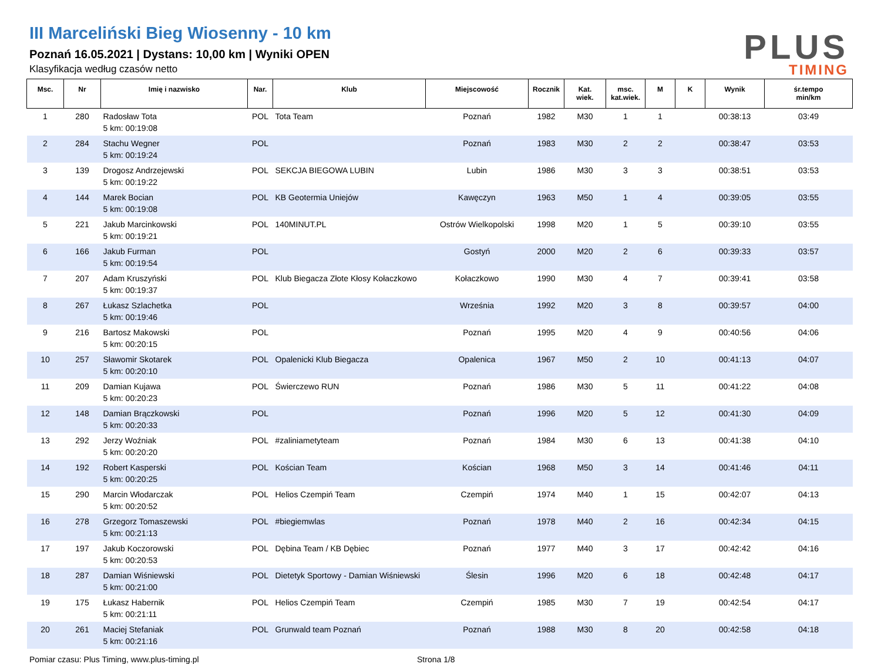III Marceliński Bieg Wiosenny - 10 km
Poznań 16.05.2021 | Dystans: 10,00 km | Wyniki OPEN
Klasyfikacja według czasów netto
PLUS
TIMING
| Msc. | Nr | Imię i nazwisko | Nar. | Klub | Miejscowość | Rocznik | Kat. wiek. | msc. kat.wiek. | M | K | Wynik | śr.tempo min/km |
| --- | --- | --- | --- | --- | --- | --- | --- | --- | --- | --- | --- | --- |
| 1 | 280 | Radosław Tota 5 km: 00:19:08 | POL | Tota Team | Poznań | 1982 | M30 | 1 | 1 | | 00:38:13 | 03:49 |
| 2 | 284 | Stachu Wegner 5 km: 00:19:24 | POL | | Poznań | 1983 | M30 | 2 | 2 | | 00:38:47 | 03:53 |
| 3 | 139 | Drogosz Andrzejewski 5 km: 00:19:22 | POL | SEKCJA BIEGOWA LUBIN | Lubin | 1986 | M30 | 3 | 3 | | 00:38:51 | 03:53 |
| 4 | 144 | Marek Bocian 5 km: 00:19:08 | POL | KB Geotermia Uniejów | Kawęczyn | 1963 | M50 | 1 | 4 | | 00:39:05 | 03:55 |
| 5 | 221 | Jakub Marcinkowski 5 km: 00:19:21 | POL | 140MINUT.PL | Ostrów Wielkopolski | 1998 | M20 | 1 | 5 | | 00:39:10 | 03:55 |
| 6 | 166 | Jakub Furman 5 km: 00:19:54 | POL | | Gostyń | 2000 | M20 | 2 | 6 | | 00:39:33 | 03:57 |
| 7 | 207 | Adam Kruszyński 5 km: 00:19:37 | POL | Klub Biegacza Złote Kłosy Kołaczkowo | Kołaczkowo | 1990 | M30 | 4 | 7 | | 00:39:41 | 03:58 |
| 8 | 267 | Łukasz Szlachetka 5 km: 00:19:46 | POL | | Września | 1992 | M20 | 3 | 8 | | 00:39:57 | 04:00 |
| 9 | 216 | Bartosz Makowski 5 km: 00:20:15 | POL | | Poznań | 1995 | M20 | 4 | 9 | | 00:40:56 | 04:06 |
| 10 | 257 | Sławomir Skotarek 5 km: 00:20:10 | POL | Opalenicki Klub Biegacza | Opalenica | 1967 | M50 | 2 | 10 | | 00:41:13 | 04:07 |
| 11 | 209 | Damian Kujawa 5 km: 00:20:23 | POL | Świerczewo RUN | Poznań | 1986 | M30 | 5 | 11 | | 00:41:22 | 04:08 |
| 12 | 148 | Damian Brączkowski 5 km: 00:20:33 | POL | | Poznań | 1996 | M20 | 5 | 12 | | 00:41:30 | 04:09 |
| 13 | 292 | Jerzy Woźniak 5 km: 00:20:20 | POL | #zaliniametyteam | Poznań | 1984 | M30 | 6 | 13 | | 00:41:38 | 04:10 |
| 14 | 192 | Robert Kasperski 5 km: 00:20:25 | POL | Kościan Team | Kościan | 1968 | M50 | 3 | 14 | | 00:41:46 | 04:11 |
| 15 | 290 | Marcin Włodarczak 5 km: 00:20:52 | POL | Helios Czempiń Team | Czempiń | 1974 | M40 | 1 | 15 | | 00:42:07 | 04:13 |
| 16 | 278 | Grzegorz Tomaszewski 5 km: 00:21:13 | POL | #biegiemwlas | Poznań | 1978 | M40 | 2 | 16 | | 00:42:34 | 04:15 |
| 17 | 197 | Jakub Koczorowski 5 km: 00:20:53 | POL | Dębina Team / KB Dębiec | Poznań | 1977 | M40 | 3 | 17 | | 00:42:42 | 04:16 |
| 18 | 287 | Damian Wiśniewski 5 km: 00:21:00 | POL | Dietetyk Sportowy - Damian Wiśniewski | Ślesin | 1996 | M20 | 6 | 18 | | 00:42:48 | 04:17 |
| 19 | 175 | Łukasz Habernik 5 km: 00:21:11 | POL | Helios Czempiń Team | Czempiń | 1985 | M30 | 7 | 19 | | 00:42:54 | 04:17 |
| 20 | 261 | Maciej Stefaniak 5 km: 00:21:16 | POL | Grunwald team Poznań | Poznań | 1988 | M30 | 8 | 20 | | 00:42:58 | 04:18 |
Pomiar czasu: Plus Timing, www.plus-timing.pl Strona 1/8